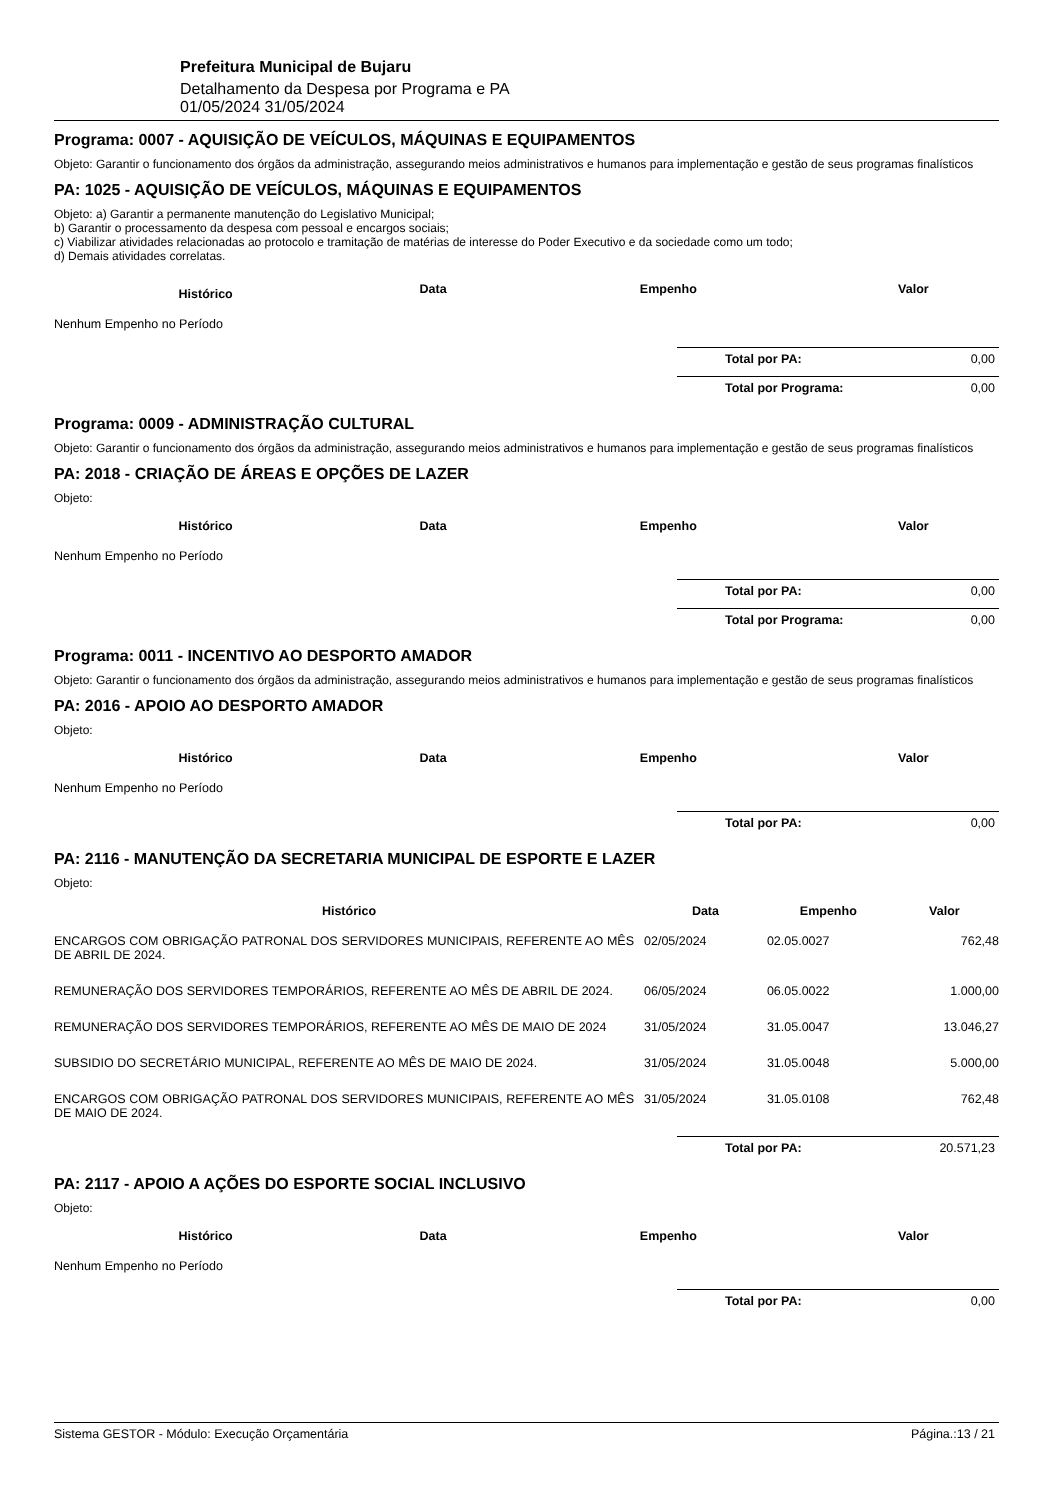Prefeitura Municipal de Bujaru
Detalhamento da Despesa por Programa e PA
01/05/2024 31/05/2024
Programa: 0007 - AQUISIÇÃO DE VEÍCULOS, MÁQUINAS E EQUIPAMENTOS
Objeto: Garantir o funcionamento dos órgãos da administração, assegurando meios administrativos e humanos para implementação e gestão de seus programas finalísticos
PA: 1025 - AQUISIÇÃO DE VEÍCULOS, MÁQUINAS E EQUIPAMENTOS
Objeto: a) Garantir a permanente manutenção do Legislativo Municipal;
b) Garantir o processamento da despesa com pessoal e encargos sociais;
c) Viabilizar atividades relacionadas ao protocolo e tramitação de matérias de interesse do Poder Executivo e da sociedade como um todo;
d) Demais atividades correlatas.
| Histórico | Data | Empenho | Valor |
| --- | --- | --- | --- |
| Nenhum Empenho no Período | | | |
Total por PA: 0,00
Total por Programa: 0,00
Programa: 0009 - ADMINISTRAÇÃO CULTURAL
Objeto: Garantir o funcionamento dos órgãos da administração, assegurando meios administrativos e humanos para implementação e gestão de seus programas finalísticos
PA: 2018 - CRIAÇÃO DE ÁREAS E OPÇÕES DE LAZER
Objeto:
| Histórico | Data | Empenho | Valor |
| --- | --- | --- | --- |
| Nenhum Empenho no Período | | | |
Total por PA: 0,00
Total por Programa: 0,00
Programa: 0011 - INCENTIVO AO DESPORTO AMADOR
Objeto: Garantir o funcionamento dos órgãos da administração, assegurando meios administrativos e humanos para implementação e gestão de seus programas finalísticos
PA: 2016 - APOIO AO DESPORTO AMADOR
Objeto:
| Histórico | Data | Empenho | Valor |
| --- | --- | --- | --- |
| Nenhum Empenho no Período | | | |
Total por PA: 0,00
PA: 2116 - MANUTENÇÃO DA SECRETARIA MUNICIPAL DE ESPORTE E LAZER
Objeto:
| Histórico | Data | Empenho | Valor |
| --- | --- | --- | --- |
| ENCARGOS COM OBRIGAÇÃO PATRONAL DOS SERVIDORES MUNICIPAIS, REFERENTE AO MÊS DE ABRIL DE 2024. | 02/05/2024 | 02.05.0027 | 762,48 |
| REMUNERAÇÃO DOS SERVIDORES TEMPORÁRIOS, REFERENTE AO MÊS DE ABRIL DE 2024. | 06/05/2024 | 06.05.0022 | 1.000,00 |
| REMUNERAÇÃO DOS SERVIDORES TEMPORÁRIOS, REFERENTE AO MÊS DE MAIO DE 2024 | 31/05/2024 | 31.05.0047 | 13.046,27 |
| SUBSIDIO DO SECRETÁRIO MUNICIPAL, REFERENTE AO MÊS DE MAIO DE 2024. | 31/05/2024 | 31.05.0048 | 5.000,00 |
| ENCARGOS COM OBRIGAÇÃO PATRONAL DOS SERVIDORES MUNICIPAIS, REFERENTE AO MÊS DE MAIO DE 2024. | 31/05/2024 | 31.05.0108 | 762,48 |
Total por PA: 20.571,23
PA: 2117 - APOIO A AÇÕES DO ESPORTE SOCIAL INCLUSIVO
Objeto:
| Histórico | Data | Empenho | Valor |
| --- | --- | --- | --- |
| Nenhum Empenho no Período | | | |
Total por PA: 0,00
Sistema GESTOR - Módulo: Execução Orçamentária Página.:13 / 21